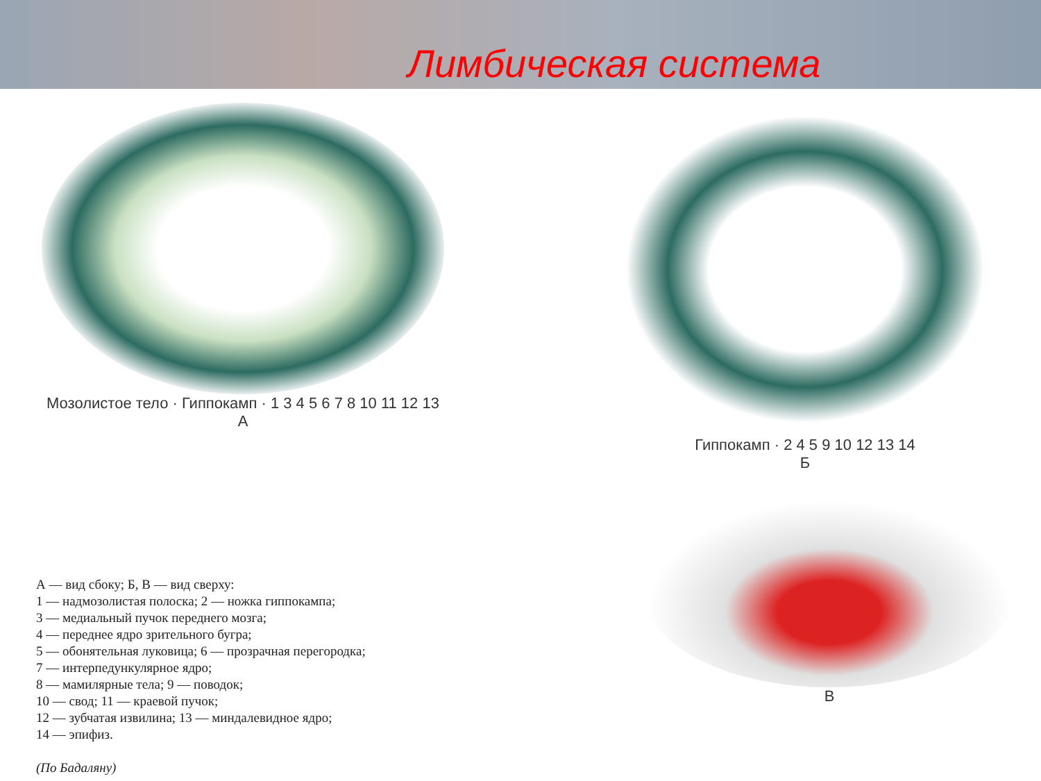Лимбическая система
Мозолистое тело · Гиппокамп · 1 3 4 5 6 7 8 10 11 12 13
А
Гиппокамп · 2 4 5 9 10 12 13 14
Б
А — вид сбоку; Б, В — вид сверху:
1 — надмозолистая полоска; 2 — ножка гиппокампа;
3 — медиальный пучок переднего мозга;
4 — переднее ядро зрительного бугра;
5 — обонятельная луковица; 6 — прозрачная перегородка;
7 — интерпедункулярное ядро;
8 — мамилярные тела; 9 — поводок;
10 — свод; 11 — краевой пучок;
12 — зубчатая извилина; 13 — миндалевидное ядро;
14 — эпифиз.
(По Бадаляну)
В